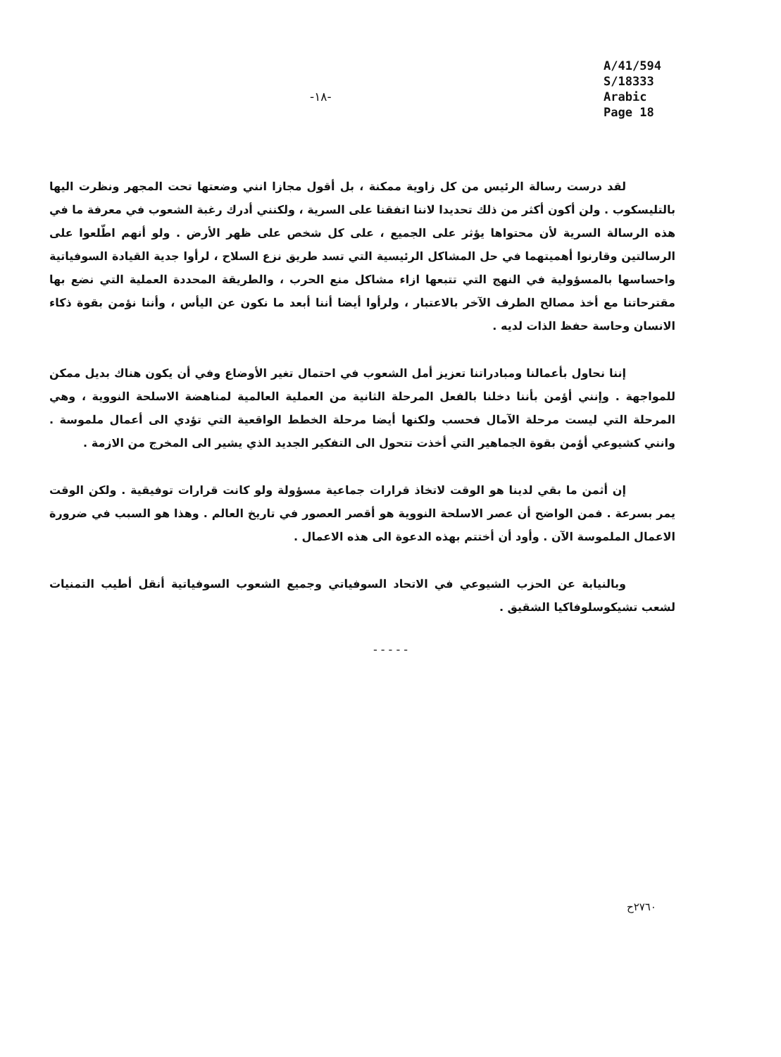-١٨-
A/41/594
S/18333
Arabic
Page 18
لقد درست رسالة الرئيس من كل زاوية ممكنة ، بل أقول مجازا انني وضعتها تحت المجهر ونظرت اليها بالتليسكوب . ولن أكون أكثر من ذلك تحديدا لاننا اتفقنا على السرية ، ولكنني أدرك رغبة الشعوب في معرفة ما في هذه الرسالة السرية لأن محتواها يؤثر على الجميع ، على كل شخص على ظهر الأرض . ولو أنهم اطّلعوا على الرسالتين وقارنوا أهميتهما في حل المشاكل الرئيسية التي تسد طريق نزع السلاح ، لرأوا جدية القيادة السوفياتية واحساسها بالمسؤولية في النهج التي تتبعها ازاء مشاكل منع الحرب ، والطريقة المحددة العملية التي نضع بها مقترحاتنا مع أخذ مصالح الطرف الآخر بالاعتبار ، ولرأوا أيضا أننا أبعد ما نكون عن اليأس ، وأننا نؤمن بقوة ذكاء الانسان وحاسة حفظ الذات لديه .
إننا نحاول بأعمالنا ومبادراتنا تعزيز أمل الشعوب في احتمال تغير الأوضاع وفي أن يكون هناك بديل ممكن للمواجهة . وإنني أؤمن بأننا دخلنا بالفعل المرحلة الثانية من العملية العالمية لمناهضة الاسلحة النووية ، وهي المرحلة التي ليست مرحلة الآمال فحسب ولكنها أيضا مرحلة الخطط الواقعية التي تؤدي الى أعمال ملموسة . وانني كشيوعي أؤمن بقوة الجماهير التي أخذت تتحول الى التفكير الجديد الذي يشير الى المخرج من الازمة .
إن أثمن ما بقي لدينا هو الوقت لاتخاذ قرارات جماعية مسؤولة ولو كانت قرارات توفيقية . ولكن الوقت يمر بسرعة . فمن الواضح أن عصر الاسلحة النووية هو أقصر العصور في تاريخ العالم . وهذا هو السبب في ضرورة الاعمال الملموسة الآن . وأود أن أختتم بهذه الدعوة الى هذه الاعمال .
وبالنيابة عن الحزب الشيوعي في الاتحاد السوفياتي وجميع الشعوب السوفياتية أنقل أطيب التمنيات لشعب تشيكوسلوفاكيا الشقيق .
- - - - -
٢٧٦٠ح